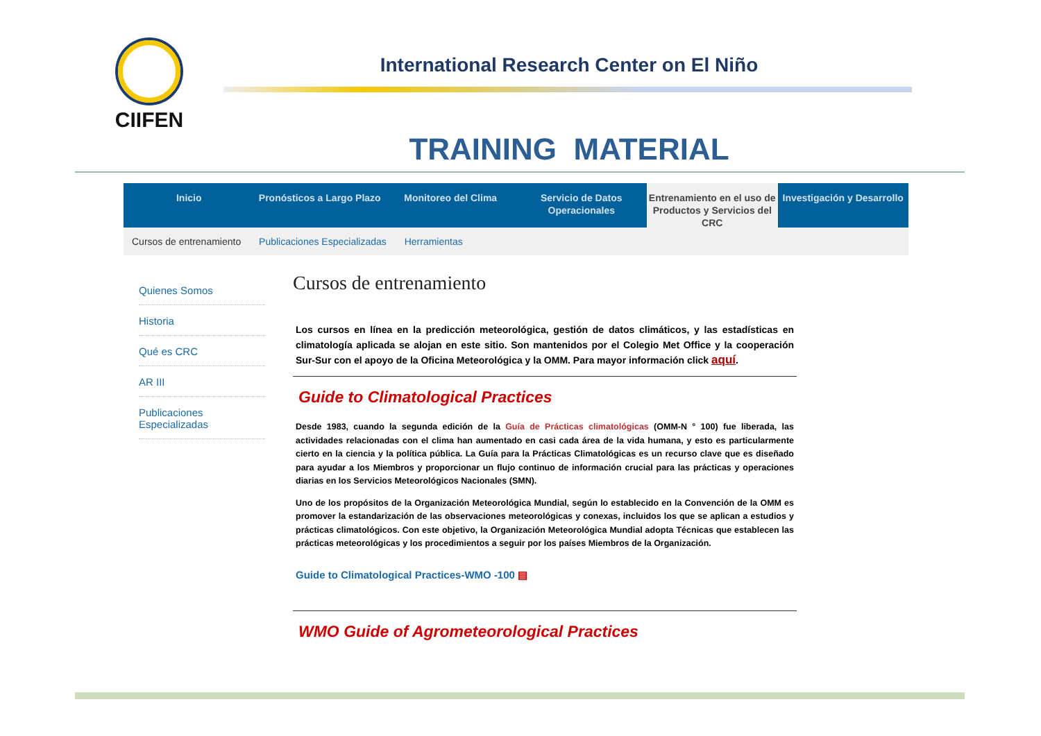CIIFEN
International Research Center on El Niño
TRAINING MATERIAL
Inicio Pronósticos a Largo Plazo Monitoreo del Clima Servicio de Datos Operacionales
Entrenamiento en el uso de Productos y Servicios del CRC
Investigación y Desarrollo
Cursos de entrenamiento Publicaciones Especializadas Herramientas
Quienes Somos
Historia
Qué es CRC
AR III
Publicaciones Especializadas
Cursos de entrenamiento
Los cursos en línea en la predicción meteorológica, gestión de datos climáticos, y las estadísticas en climatología aplicada se alojan en este sitio. Son mantenidos por el Colegio Met Office y la cooperación Sur-Sur con el apoyo de la Oficina Meteorológica y la OMM. Para mayor información click aquí.
Guide to Climatological Practices
Desde 1983, cuando la segunda edición de la Guía de Prácticas climatológicas (OMM-N ° 100) fue liberada, las actividades relacionadas con el clima han aumentado en casi cada área de la vida humana, y esto es particularmente cierto en la ciencia y la política pública. La Guía para la Prácticas Climatológicas es un recurso clave que es diseñado para ayudar a los Miembros y proporcionar un flujo continuo de información crucial para las prácticas y operaciones diarias en los Servicios Meteorológicos Nacionales (SMN).
Uno de los propósitos de la Organización Meteorológica Mundial, según lo establecido en la Convención de la OMM es promover la estandarización de las observaciones meteorológicas y conexas, incluidos los que se aplican a estudios y prácticas climatológicos. Con este objetivo, la Organización Meteorológica Mundial adopta Técnicas que establecen las prácticas meteorológicas y los procedimientos a seguir por los países Miembros de la Organización.
Guide to Climatological Practices-WMO -100 ▤
WMO Guide of Agrometeorological Practices